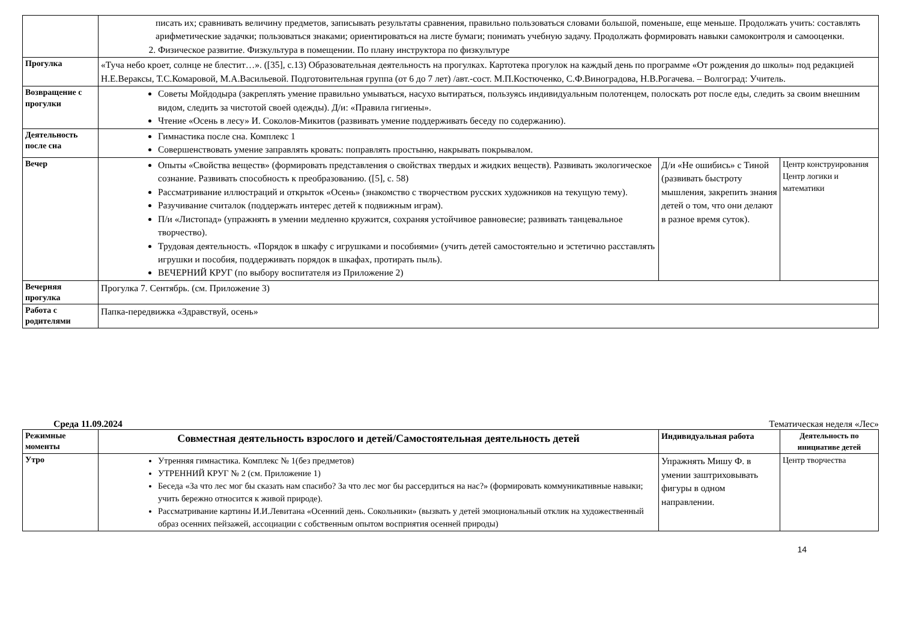| | писать их; сравнивать величину предметов, записывать результаты сравнения, правильно пользоваться словами большой, поменьше, еще меньше. Продолжать учить: составлять арифметические задачки; пользоваться знаками; ориентироваться на листе бумаги; понимать учебную задачу. Продолжать формировать навыки самоконтроля и самооценки. 2. Физическое развитие. Физкультура в помещении. По плану инструктора по физкультуре | | |
| Прогулка | «Туча небо кроет, солнце не блестит…». ([35], с.13) Образовательная деятельность на прогулках. Картотека прогулок на каждый день по программе «От рождения до школы» под редакцией Н.Е.Вераксы, Т.С.Комаровой, М.А.Васильевой. Подготовительная группа (от 6 до 7 лет) /авт.-сост. М.П.Костюченко, С.Ф.Виноградова, Н.В.Рогачева. – Волгоград: Учитель. | | |
| Возвращение с прогулки | Советы Мойдодыра (закреплять умение правильно умываться, насухо вытираться, пользуясь индивидуальным полотенцем, полоскать рот после еды, следить за своим внешним видом, следить за чистотой своей одежды). Д/и: «Правила гигиены». Чтение «Осень в лесу» И. Соколов-Микитов (развивать умение поддерживать беседу по содержанию). | | |
| Деятельность после сна | Гимнастика после сна. Комплекс 1 Совершенствовать умение заправлять кровать: поправлять простыню, накрывать покрывалом. | | |
| Вечер | Опыты «Свойства веществ» (формировать представления о свойствах твердых и жидких веществ). Развивать экологическое сознание. Развивать способность к преобразованию. ([5], с. 58) Рассматривание иллюстраций и открыток «Осень» (знакомство с творчеством русских художников на текущую тему). Разучивание считалок (поддержать интерес детей к подвижным играм). П/и «Листопад» (упражнять в умении медленно кружится, сохраняя устойчивое равновесие; развивать танцевальное творчество). Трудовая деятельность. «Порядок в шкафу с игрушками и пособиями» (учить детей самостоятельно и эстетично расставлять игрушки и пособия, поддерживать порядок в шкафах, протирать пыль). ВЕЧЕРНИЙ КРУГ (по выбору воспитателя из Приложение 2) | Д/и «Не ошибись» с Тиной (развивать быстроту мышления, закрепить знания детей о том, что они делают в разное время суток). | Центр конструирования Центр логики и математики |
| Вечерняя прогулка | Прогулка 7. Сентябрь. (см. Приложение 3) | | |
| Работа с родителями | Папка-передвижка «Здравствуй, осень» | | |
Среда 11.09.2024 Тематическая неделя «Лес»
| Режимные моменты | Совместная деятельность взрослого и детей/Самостоятельная деятельность детей | Индивидуальная работа | Деятельность по инициативе детей |
| --- | --- | --- | --- |
| Утро | Утренняя гимнастика. Комплекс № 1(без предметов) УТРЕННИЙ КРУГ № 2 (см. Приложение 1) Беседа «За что лес мог бы сказать нам спасибо? За что лес мог бы рассердиться на нас?» (формировать коммуникативные навыки; учить бережно относится к живой природе). Рассматривание картины И.И.Левитана «Осенний день. Сокольники» (вызвать у детей эмоциональный отклик на художественный образ осенних пейзажей, ассоциации с собственным опытом восприятия осенней природы) | Упражнять Мишу Ф. в умении заштриховывать фигуры в одном направлении. | Центр творчества |
14